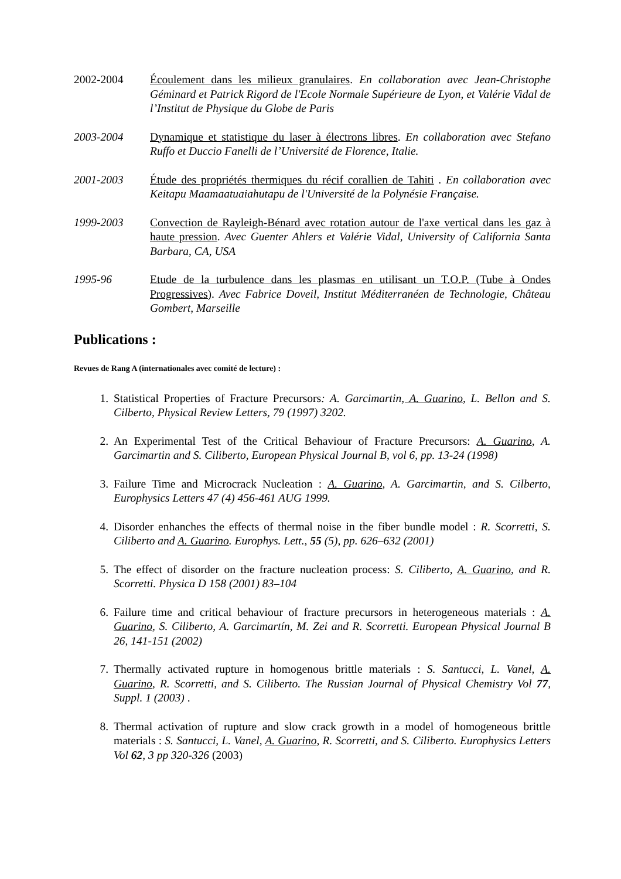2002-2004 Écoulement dans les milieux granulaires. En collaboration avec Jean-Christophe Géminard et Patrick Rigord de l'Ecole Normale Supérieure de Lyon, et Valérie Vidal de l’Institut de Physique du Globe de Paris
2003-2004 Dynamique et statistique du laser à électrons libres. En collaboration avec Stefano Ruffo et Duccio Fanelli de l’Université de Florence, Italie.
2001-2003 Étude des propriétés thermiques du récif corallien de Tahiti . En collaboration avec Keitapu Maamaatuaiahutapu de l'Université de la Polynésie Française.
1999-2003 Convection de Rayleigh-Bénard avec rotation autour de l'axe vertical dans les gaz à haute pression. Avec Guenter Ahlers et Valérie Vidal, University of California Santa Barbara, CA, USA
1995-96 Etude de la turbulence dans les plasmas en utilisant un T.O.P. (Tube à Ondes Progressives). Avec Fabrice Doveil, Institut Méditerranéen de Technologie, Château Gombert, Marseille
Publications :
Revues de Rang A (internationales avec comité de lecture) :
1. Statistical Properties of Fracture Precursors: A. Garcimartin, A. Guarino, L. Bellon and S. Cilberto, Physical Review Letters, 79 (1997) 3202.
2. An Experimental Test of the Critical Behaviour of Fracture Precursors: A. Guarino, A. Garcimartin and S. Ciliberto, European Physical Journal B, vol 6, pp. 13-24 (1998)
3. Failure Time and Microcrack Nucleation : A. Guarino, A. Garcimartin, and S. Cilberto, Europhysics Letters 47 (4) 456-461 AUG 1999.
4. Disorder enhanches the effects of thermal noise in the fiber bundle model : R. Scorretti, S. Ciliberto and A. Guarino. Europhys. Lett., 55 (5), pp. 626–632 (2001)
5. The effect of disorder on the fracture nucleation process: S. Ciliberto, A. Guarino, and R. Scorretti. Physica D 158 (2001) 83–104
6. Failure time and critical behaviour of fracture precursors in heterogeneous materials : A. Guarino, S. Ciliberto, A. Garcimartín, M. Zei and R. Scorretti. European Physical Journal B 26, 141-151 (2002)
7. Thermally activated rupture in homogenous brittle materials : S. Santucci, L. Vanel, A. Guarino, R. Scorretti, and S. Ciliberto. The Russian Journal of Physical Chemistry Vol 77, Suppl. 1 (2003) .
8. Thermal activation of rupture and slow crack growth in a model of homogeneous brittle materials : S. Santucci, L. Vanel, A. Guarino, R. Scorretti, and S. Ciliberto. Europhysics Letters Vol 62, 3 pp 320-326 (2003)